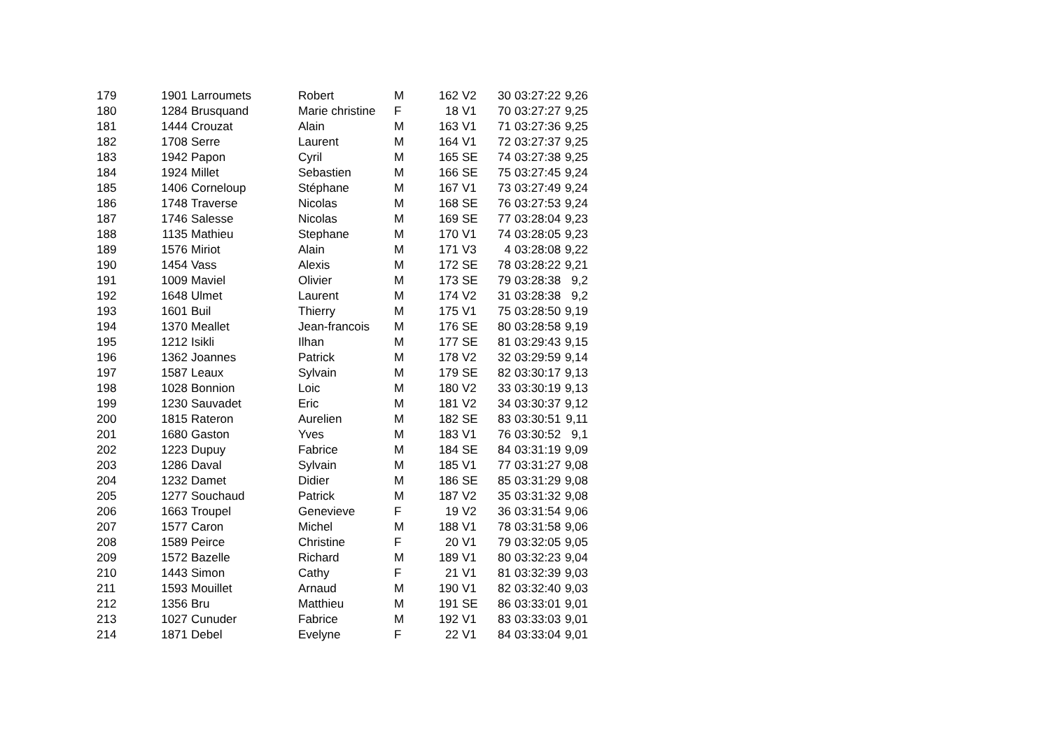| 179 | 1901 | Larroumets | Robert | M | 162 | V2 | 30 | 03:27:22 | 9,26 |
| 180 | 1284 | Brusquand | Marie christine | F | 18 | V1 | 70 | 03:27:27 | 9,25 |
| 181 | 1444 | Crouzat | Alain | M | 163 | V1 | 71 | 03:27:36 | 9,25 |
| 182 | 1708 | Serre | Laurent | M | 164 | V1 | 72 | 03:27:37 | 9,25 |
| 183 | 1942 | Papon | Cyril | M | 165 | SE | 74 | 03:27:38 | 9,25 |
| 184 | 1924 | Millet | Sebastien | M | 166 | SE | 75 | 03:27:45 | 9,24 |
| 185 | 1406 | Corneloup | Stéphane | M | 167 | V1 | 73 | 03:27:49 | 9,24 |
| 186 | 1748 | Traverse | Nicolas | M | 168 | SE | 76 | 03:27:53 | 9,24 |
| 187 | 1746 | Salesse | Nicolas | M | 169 | SE | 77 | 03:28:04 | 9,23 |
| 188 | 1135 | Mathieu | Stephane | M | 170 | V1 | 74 | 03:28:05 | 9,23 |
| 189 | 1576 | Miriot | Alain | M | 171 | V3 | 4 | 03:28:08 | 9,22 |
| 190 | 1454 | Vass | Alexis | M | 172 | SE | 78 | 03:28:22 | 9,21 |
| 191 | 1009 | Maviel | Olivier | M | 173 | SE | 79 | 03:28:38 | 9,2 |
| 192 | 1648 | Ulmet | Laurent | M | 174 | V2 | 31 | 03:28:38 | 9,2 |
| 193 | 1601 | Buil | Thierry | M | 175 | V1 | 75 | 03:28:50 | 9,19 |
| 194 | 1370 | Meallet | Jean-francois | M | 176 | SE | 80 | 03:28:58 | 9,19 |
| 195 | 1212 | Isikli | Ilhan | M | 177 | SE | 81 | 03:29:43 | 9,15 |
| 196 | 1362 | Joannes | Patrick | M | 178 | V2 | 32 | 03:29:59 | 9,14 |
| 197 | 1587 | Leaux | Sylvain | M | 179 | SE | 82 | 03:30:17 | 9,13 |
| 198 | 1028 | Bonnion | Loic | M | 180 | V2 | 33 | 03:30:19 | 9,13 |
| 199 | 1230 | Sauvadet | Eric | M | 181 | V2 | 34 | 03:30:37 | 9,12 |
| 200 | 1815 | Rateron | Aurelien | M | 182 | SE | 83 | 03:30:51 | 9,11 |
| 201 | 1680 | Gaston | Yves | M | 183 | V1 | 76 | 03:30:52 | 9,1 |
| 202 | 1223 | Dupuy | Fabrice | M | 184 | SE | 84 | 03:31:19 | 9,09 |
| 203 | 1286 | Daval | Sylvain | M | 185 | V1 | 77 | 03:31:27 | 9,08 |
| 204 | 1232 | Damet | Didier | M | 186 | SE | 85 | 03:31:29 | 9,08 |
| 205 | 1277 | Souchaud | Patrick | M | 187 | V2 | 35 | 03:31:32 | 9,08 |
| 206 | 1663 | Troupel | Genevieve | F | 19 | V2 | 36 | 03:31:54 | 9,06 |
| 207 | 1577 | Caron | Michel | M | 188 | V1 | 78 | 03:31:58 | 9,06 |
| 208 | 1589 | Peirce | Christine | F | 20 | V1 | 79 | 03:32:05 | 9,05 |
| 209 | 1572 | Bazelle | Richard | M | 189 | V1 | 80 | 03:32:23 | 9,04 |
| 210 | 1443 | Simon | Cathy | F | 21 | V1 | 81 | 03:32:39 | 9,03 |
| 211 | 1593 | Mouillet | Arnaud | M | 190 | V1 | 82 | 03:32:40 | 9,03 |
| 212 | 1356 | Bru | Matthieu | M | 191 | SE | 86 | 03:33:01 | 9,01 |
| 213 | 1027 | Cunuder | Fabrice | M | 192 | V1 | 83 | 03:33:03 | 9,01 |
| 214 | 1871 | Debel | Evelyne | F | 22 | V1 | 84 | 03:33:04 | 9,01 |